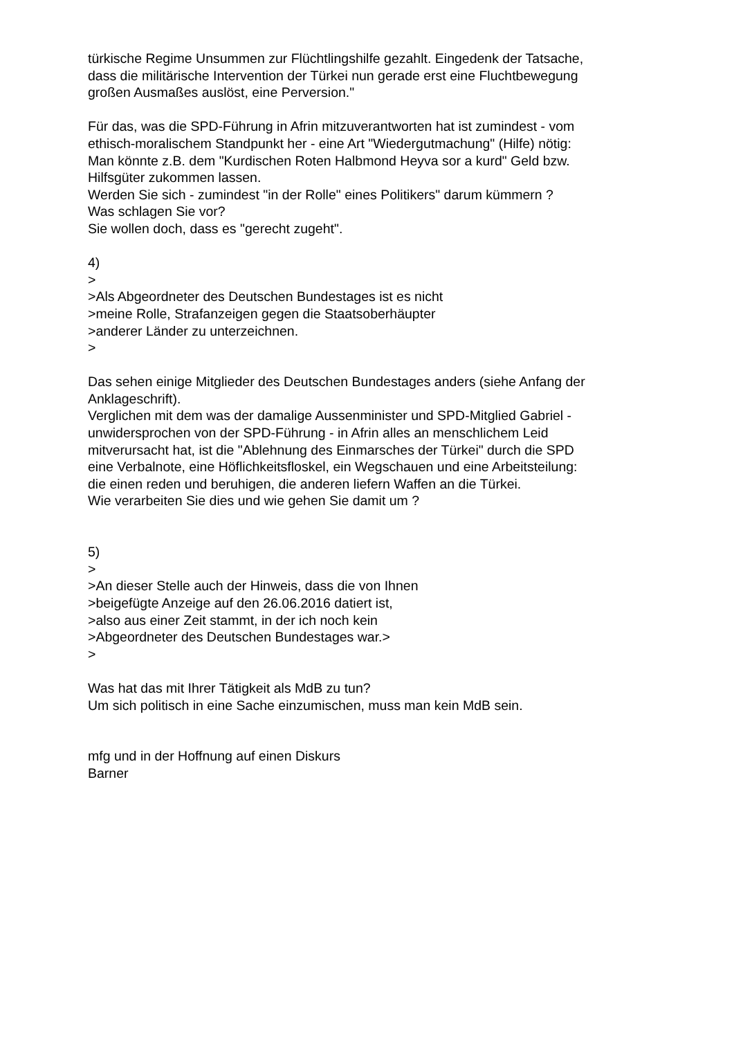türkische Regime Unsummen zur Flüchtlingshilfe gezahlt. Eingedenk der Tatsache,
dass die militärische Intervention der Türkei nun gerade erst eine Fluchtbewegung
großen Ausmaßes auslöst, eine Perversion."
Für das, was die SPD-Führung in Afrin mitzuverantworten hat ist zumindest - vom
ethisch-moralischem Standpunkt her - eine Art "Wiedergutmachung" (Hilfe) nötig:
Man könnte z.B. dem "Kurdischen Roten Halbmond Heyva sor a kurd" Geld bzw.
Hilfsgüter zukommen lassen.
Werden Sie sich - zumindest "in der Rolle" eines Politikers" darum kümmern ?
Was schlagen Sie vor?
Sie wollen doch, dass es "gerecht zugeht".
4)
>
>Als Abgeordneter des Deutschen Bundestages ist es nicht
>meine Rolle, Strafanzeigen gegen die Staatsoberhäupter
>anderer Länder zu unterzeichnen.
>
Das sehen einige Mitglieder des Deutschen Bundestages anders (siehe Anfang der
Anklageschrift).
Verglichen mit dem was der damalige Aussenminister und SPD-Mitglied Gabriel -
unwidersprochen von der SPD-Führung - in Afrin alles an menschlichem Leid
mitverursacht hat, ist die "Ablehnung des Einmarsches der Türkei" durch die SPD
eine Verbalnote, eine Höflichkeitsfloskel, ein Wegschauen und eine Arbeitsteilung:
die einen reden und beruhigen, die anderen liefern Waffen an die Türkei.
Wie verarbeiten Sie dies und wie gehen Sie damit um ?
5)
>
>An dieser Stelle auch der Hinweis, dass die von Ihnen
>beigefügte Anzeige auf den 26.06.2016 datiert ist,
>also aus einer Zeit stammt, in der ich noch kein
>Abgeordneter des Deutschen Bundestages war.>
>
Was hat das mit Ihrer Tätigkeit als MdB zu tun?
Um sich politisch in eine Sache einzumischen, muss man kein MdB sein.
mfg und in der Hoffnung auf einen Diskurs
Barner